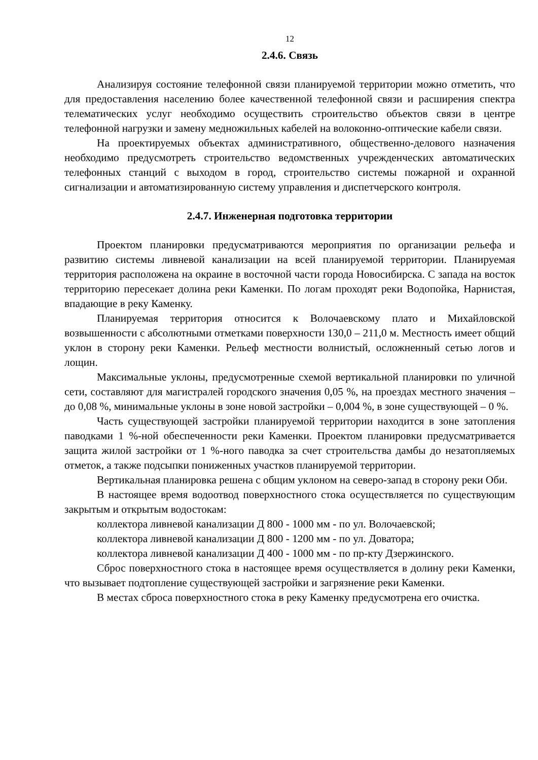12
2.4.6. Связь
Анализируя состояние телефонной связи планируемой территории можно отметить, что для предоставления населению более качественной телефонной связи и расширения спектра телематических услуг необходимо осуществить строительство объектов связи в центре телефонной нагрузки и замену медножильных кабелей на волоконно-оптические кабели связи.
На проектируемых объектах административного, общественно-делового назначения необходимо предусмотреть строительство ведомственных учрежденческих автоматических телефонных станций с выходом в город, строительство системы пожарной и охранной сигнализации и автоматизированную систему управления и диспетчерского контроля.
2.4.7. Инженерная подготовка территории
Проектом планировки предусматриваются мероприятия по организации рельефа и развитию системы ливневой канализации на всей планируемой территории. Планируемая территория расположена на окраине в восточной части города Новосибирска. С запада на восток территорию пересекает долина реки Каменки. По логам проходят реки Водопойка, Нарнистая, впадающие в реку Каменку.
Планируемая территория относится к Волочаевскому плато и Михайловской возвышенности с абсолютными отметками поверхности 130,0 – 211,0 м. Местность имеет общий уклон в сторону реки Каменки. Рельеф местности волнистый, осложненный сетью логов и лощин.
Максимальные уклоны, предусмотренные схемой вертикальной планировки по уличной сети, составляют для магистралей городского значения 0,05 %, на проездах местного значения – до 0,08 %, минимальные уклоны в зоне новой застройки – 0,004 %, в зоне существующей – 0 %.
Часть существующей застройки планируемой территории находится в зоне затопления паводками 1 %-ной обеспеченности реки Каменки. Проектом планировки предусматривается защита жилой застройки от 1 %-ного паводка за счет строительства дамбы до незатопляемых отметок, а также подсыпки пониженных участков планируемой территории.
Вертикальная планировка решена с общим уклоном на северо-запад в сторону реки Оби.
В настоящее время водоотвод поверхностного стока осуществляется по существующим закрытым и открытым водостокам:
коллектора ливневой канализации Д 800 - 1000 мм - по ул. Волочаевской;
коллектора ливневой канализации Д 800 - 1200 мм - по ул. Доватора;
коллектора ливневой канализации Д 400 - 1000 мм - по пр-кту Дзержинского.
Сброс поверхностного стока в настоящее время осуществляется в долину реки Каменки, что вызывает подтопление существующей застройки и загрязнение реки Каменки.
В местах сброса поверхностного стока в реку Каменку предусмотрена его очистка.